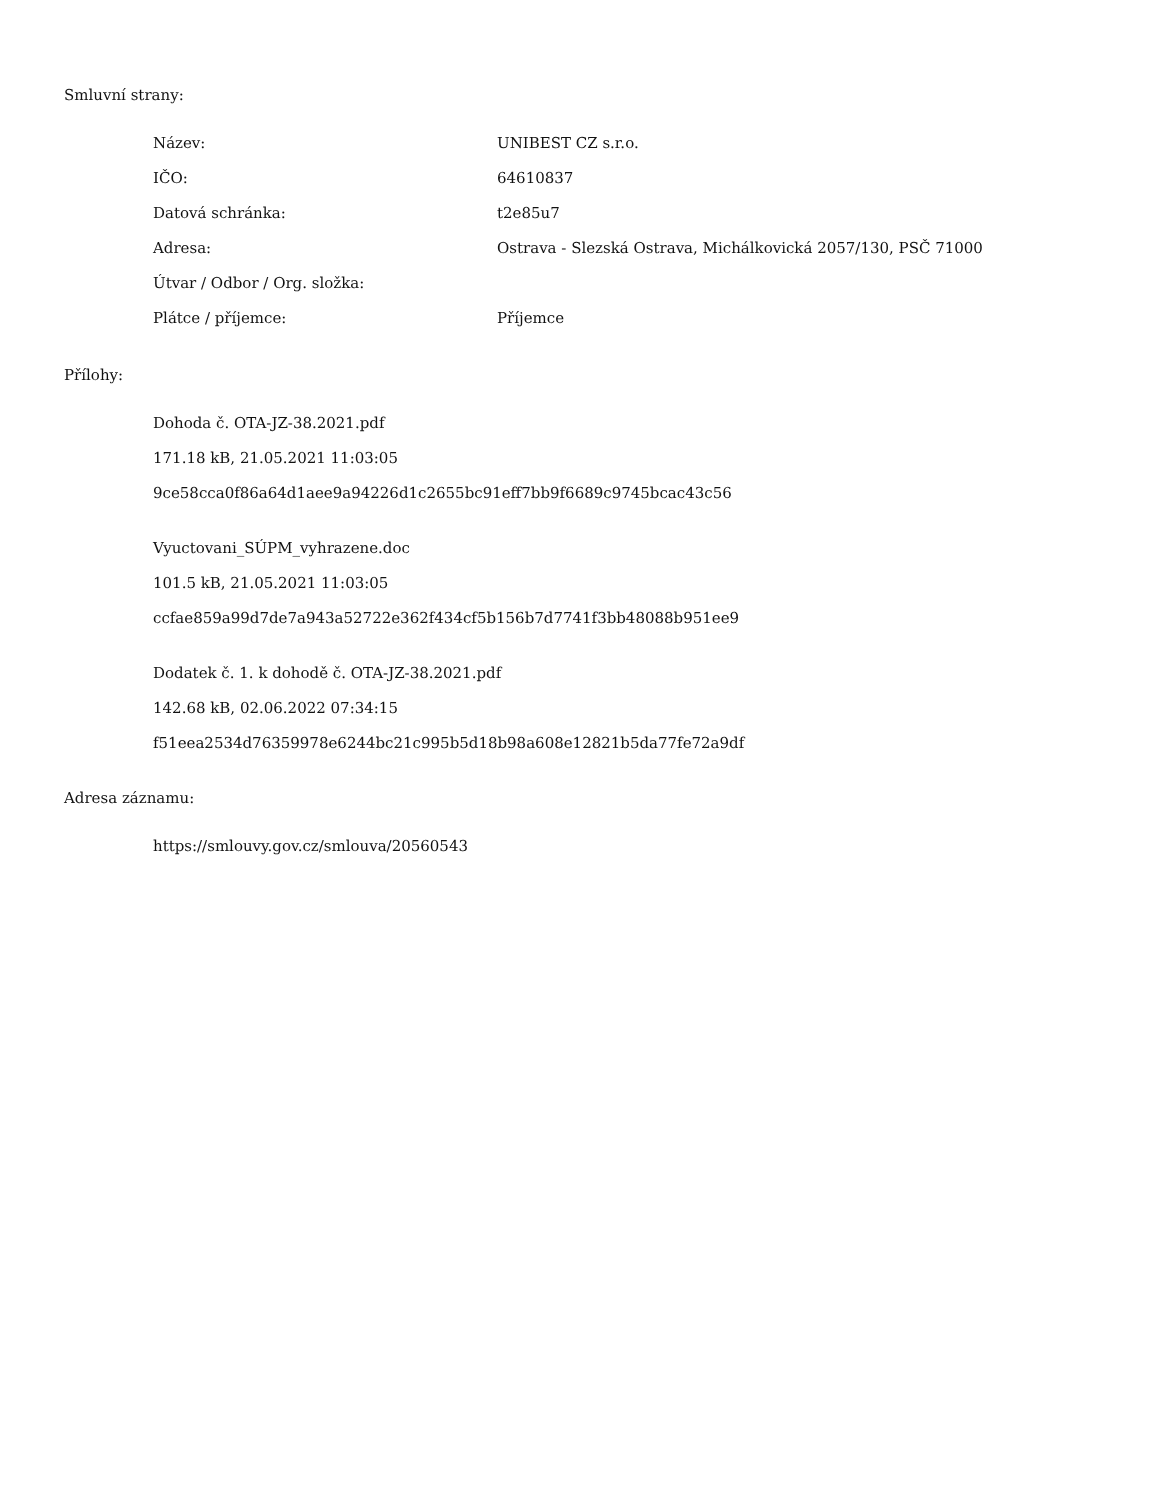Smluvní strany:
| Název: | UNIBEST CZ s.r.o. |
| IČO: | 64610837 |
| Datová schránka: | t2e85u7 |
| Adresa: | Ostrava - Slezská Ostrava, Michálkovická 2057/130, PSČ 71000 |
| Útvar / Odbor / Org. složka: | |
| Plátce / příjemce: | Příjemce |
Přílohy:
Dohoda č. OTA-JZ-38.2021.pdf
171.18 kB, 21.05.2021 11:03:05
9ce58cca0f86a64d1aee9a94226d1c2655bc91eff7bb9f6689c9745bcac43c56
Vyuctovani_SÚPM_vyhrazene.doc
101.5 kB, 21.05.2021 11:03:05
ccfae859a99d7de7a943a52722e362f434cf5b156b7d7741f3bb48088b951ee9
Dodatek č. 1. k dohodě č. OTA-JZ-38.2021.pdf
142.68 kB, 02.06.2022 07:34:15
f51eea2534d76359978e6244bc21c995b5d18b98a608e12821b5da77fe72a9df
Adresa záznamu:
https://smlouvy.gov.cz/smlouva/20560543